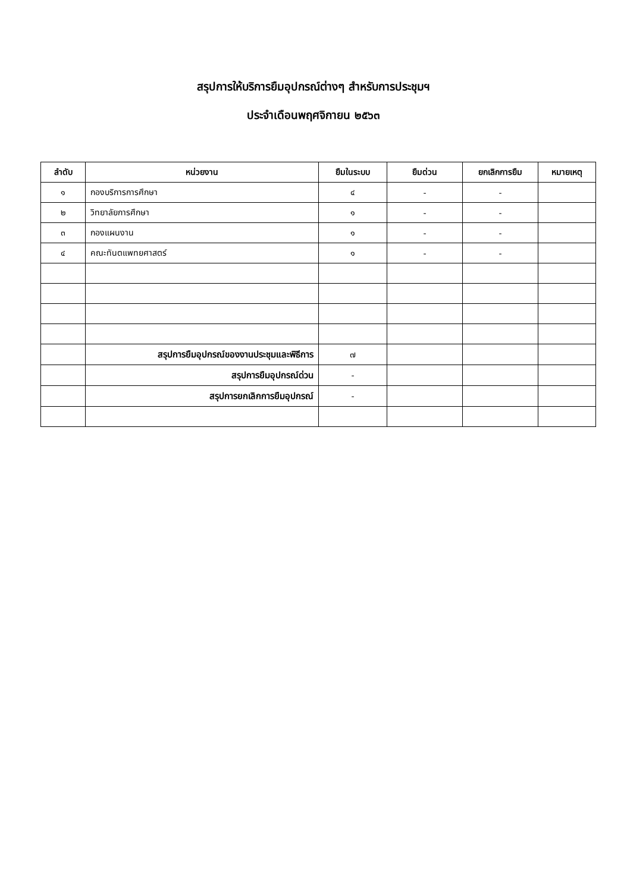สรุปการให้บริการยืมอุปกรณ์ต่างๆ สำหรับการประชุมฯ
ประจำเดือนพฤศจิกายน ๒๕๖๓
| ลำดับ | หน่วยงาน | ยืมในระบบ | ยืมด่วน | ยกเลิกการยืม | หมายเหตุ |
| --- | --- | --- | --- | --- | --- |
| ๑ | กองบริการการศึกษา | ๔ | - | - | |
| ๒ | วิทยาลัยการศึกษา | ๑ | - | - | |
| ๓ | กองแผนงาน | ๑ | - | - | |
| ๔ | คณะทันตแพทยศาสตร์ | ๑ | - | - | |
| | สรุปการยืมอุปกรณ์ของงานประชุมและพิธีการ | ๗ | | | |
| | สรุปการยืมอุปกรณ์ด่วน | - | | | |
| | สรุปการยกเลิกการยืมอุปกรณ์ | - | | | |